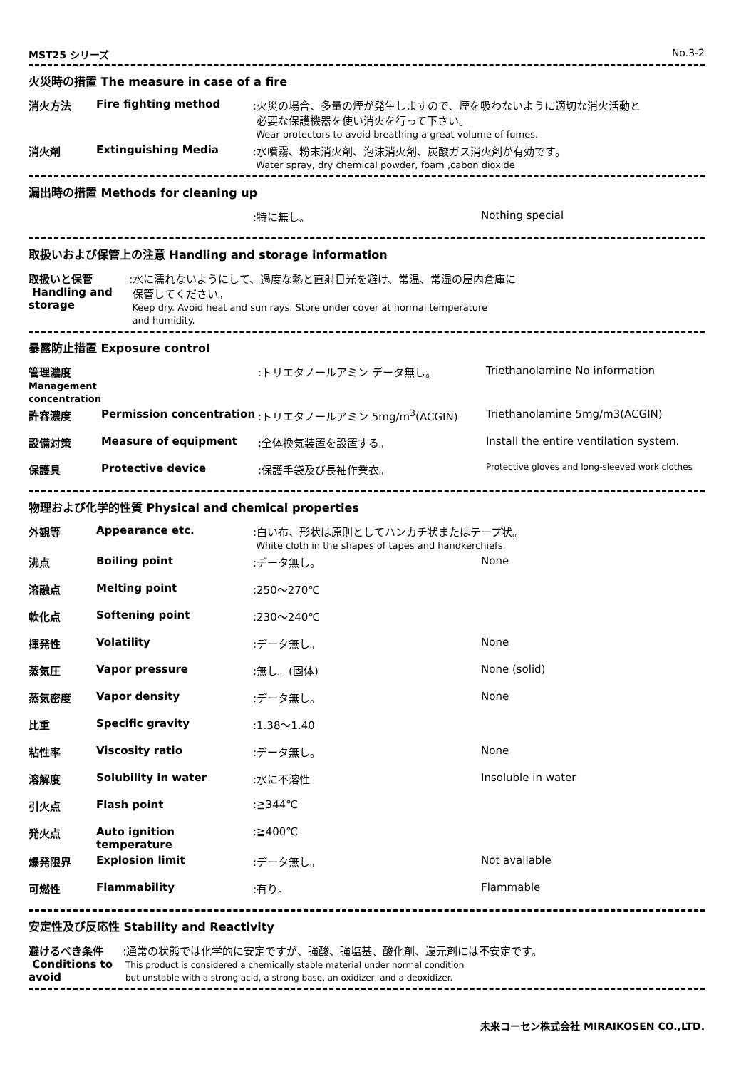MST25 シリーズ No.3-2
火災時の措置 The measure in case of a fire
| 消火方法 | Fire fighting method | :火災の場合、多量の煙が発生しますので、煙を吸わないように適切な消火活動と 必要な保護機器を使い消火を行って下さい。 Wear protectors to avoid breathing a great volume of fumes. |
| 消火剤 | Extinguishing Media | :水噴霧、粉末消火剤、泡沫消火剤、炭酸ガス消火剤が有効です。 Water spray, dry chemical powder, foam ,cabon dioxide |
漏出時の措置 Methods for cleaning up
| | | :特に無し。 | Nothing special |
取扱いおよび保管上の注意 Handling and storage information
| 取扱いと保管 Handling and storage | :水に濡れないようにして、過度な熱と直射日光を避け、常温、常湿の屋内倉庫に 保管してください。 Keep dry. Avoid heat and sun rays. Store under cover at normal temperature and humidity. |
暴露防止措置 Exposure control
| 管理濃度 Management concentration | | :トリエタノールアミン データ無し。 | Triethanolamine No information |
| 許容濃度 | Permission concentration | :トリエタノールアミン 5mg/m<sup>3</sup>(ACGIN) | Triethanolamine 5mg/m3(ACGIN) |
| 設備対策 | Measure of equipment | :全体換気装置を設置する。 | Install the entire ventilation system. |
| 保護具 | Protective device | :保護手袋及び長袖作業衣。 | Protective gloves and long-sleeved work clothes |
物理および化学的性質 Physical and chemical properties
| 外観等 | Appearance etc. | :白い布、形状は原則としてハンカチ状またはテープ状。 White cloth in the shapes of tapes and handkerchiefs. | |
| 沸点 | Boiling point | :データ無し。 | None |
| 溶融点 | Melting point | :250～270℃ | |
| 軟化点 | Softening point | :230～240℃ | |
| 揮発性 | Volatility | :データ無し。 | None |
| 蒸気圧 | Vapor pressure | :無し。(固体) | None (solid) |
| 蒸気密度 | Vapor density | :データ無し。 | None |
| 比重 | Specific gravity | :1.38～1.40 | |
| 粘性率 | Viscosity ratio | :データ無し。 | None |
| 溶解度 | Solubility in water | :水に不溶性 | Insoluble in water |
| 引火点 | Flash point | :≧344℃ | |
| 発火点 | Auto ignition temperature | :≧400℃ | |
| 爆発限界 | Explosion limit | :データ無し。 | Not available |
| 可燃性 | Flammability | :有り。 | Flammable |
安定性及び反応性 Stability and Reactivity
| 避けるべき条件 Conditions to avoid | :通常の状態では化学的に安定ですが、強酸、強塩基、酸化剤、還元剤には不安定です。 This product is considered a chemically stable material under normal condition but unstable with a strong acid, a strong base, an oxidizer, and a deoxidizer. |
未来コーセン株式会社 MIRAIKOSEN CO.,LTD.